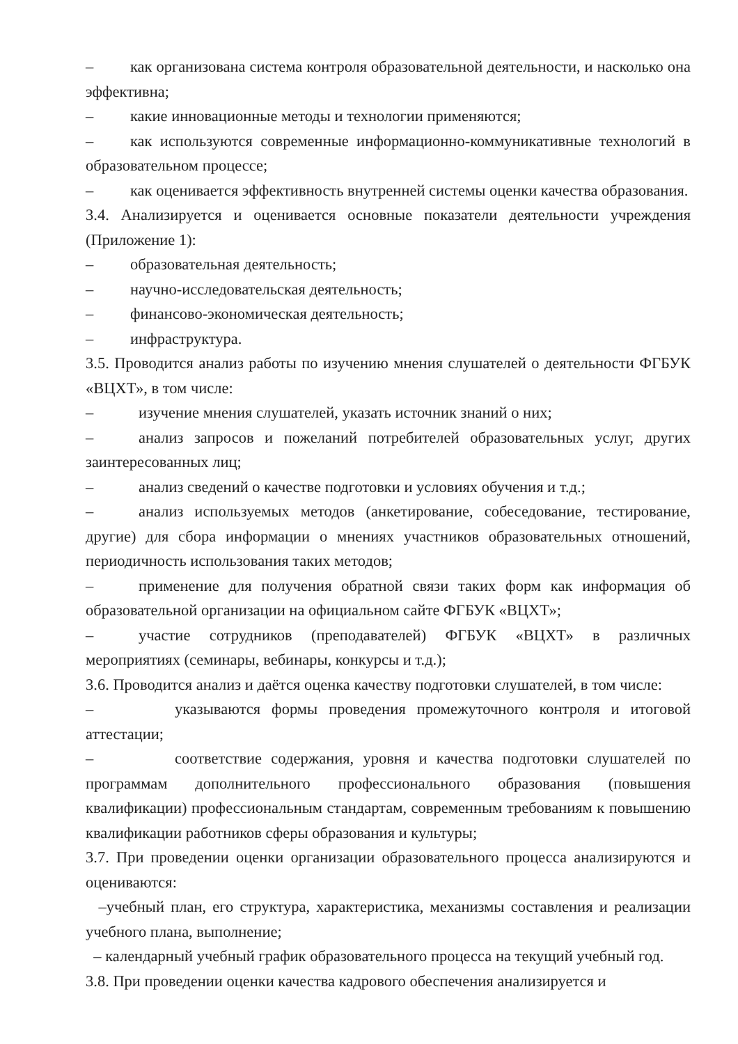– как организована система контроля образовательной деятельности, и насколько она эффективна;
– какие инновационные методы и технологии применяются;
– как используются современные информационно-коммуникативные технологий в образовательном процессе;
– как оценивается эффективность внутренней системы оценки качества образования.
3.4. Анализируется и оценивается основные показатели деятельности учреждения (Приложение 1):
– образовательная деятельность;
– научно-исследовательская деятельность;
– финансово-экономическая деятельность;
– инфраструктура.
3.5. Проводится анализ работы по изучению мнения слушателей о деятельности ФГБУК «ВЦХТ», в том числе:
– изучение мнения слушателей, указать источник знаний о них;
– анализ запросов и пожеланий потребителей образовательных услуг, других заинтересованных лиц;
– анализ сведений о качестве подготовки и условиях обучения и т.д.;
– анализ используемых методов (анкетирование, собеседование, тестирование, другие) для сбора информации о мнениях участников образовательных отношений, периодичность использования таких методов;
– применение для получения обратной связи таких форм как информация об образовательной организации на официальном сайте ФГБУК «ВЦХТ»;
– участие сотрудников (преподавателей) ФГБУК «ВЦХТ» в различных мероприятиях (семинары, вебинары, конкурсы и т.д.);
3.6. Проводится анализ и даётся оценка качеству подготовки слушателей, в том числе:
– указываются формы проведения промежуточного контроля и итоговой аттестации;
– соответствие содержания, уровня и качества подготовки слушателей по программам дополнительного профессионального образования (повышения квалификации) профессиональным стандартам, современным требованиям к повышению квалификации работников сферы образования и культуры;
3.7. При проведении оценки организации образовательного процесса анализируются и оцениваются:
–учебный план, его структура, характеристика, механизмы составления и реализации учебного плана, выполнение;
– календарный учебный график образовательного процесса на текущий учебный год.
3.8. При проведении оценки качества кадрового обеспечения анализируется и